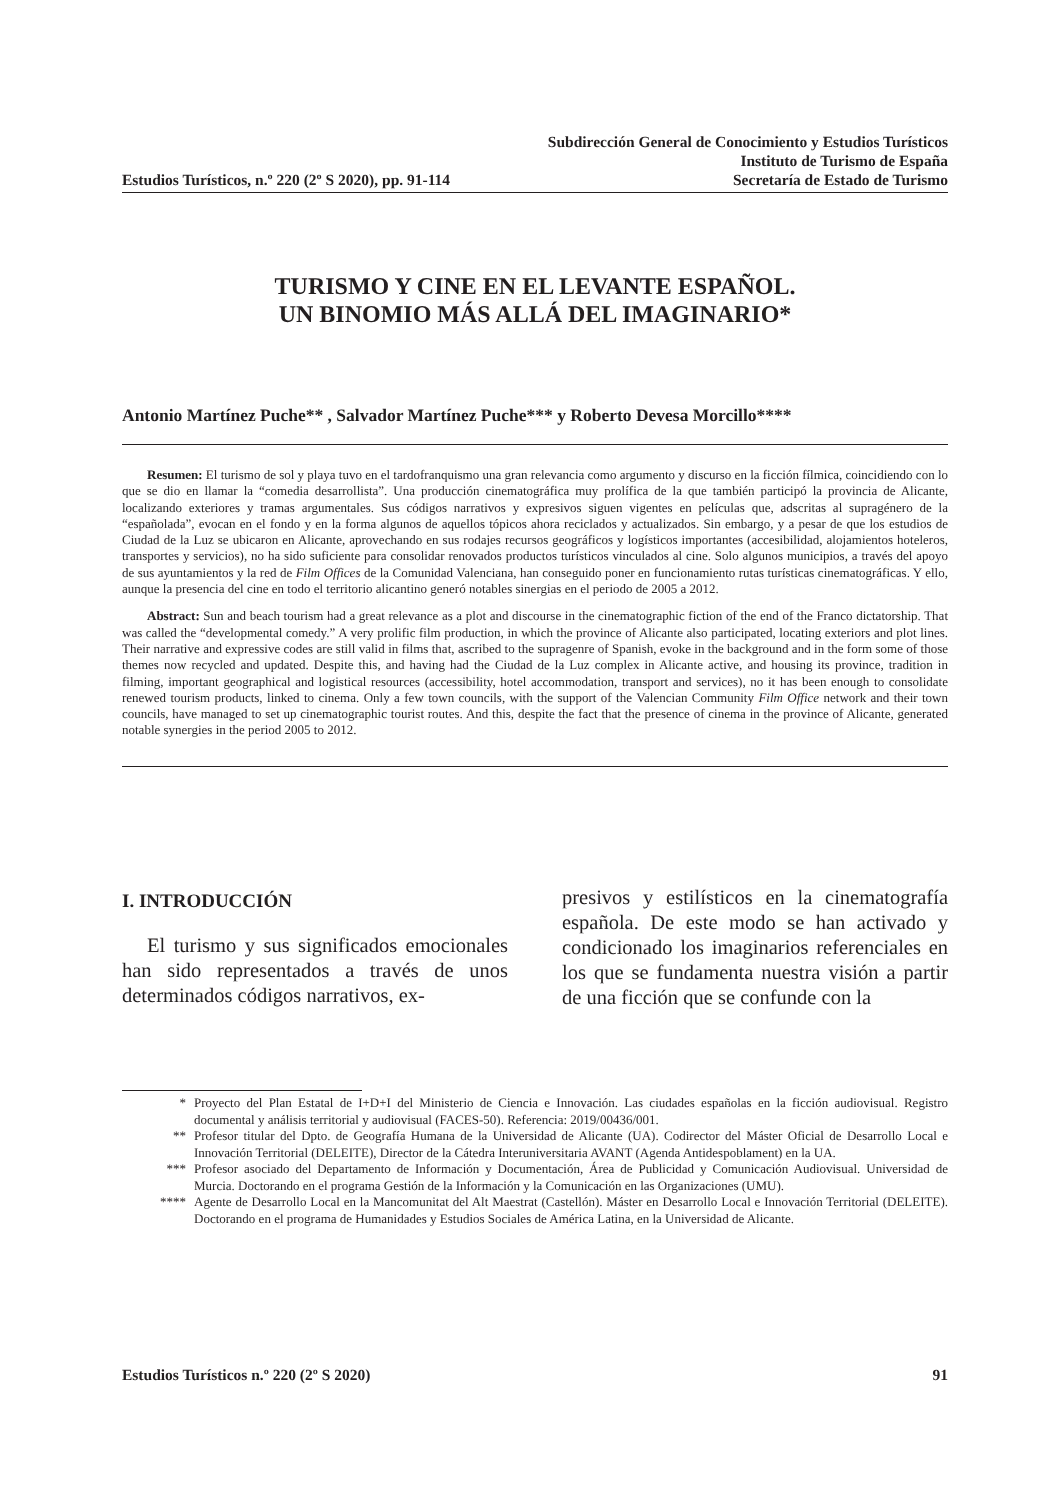Subdirección General de Conocimiento y Estudios Turísticos
Instituto de Turismo de España
Estudios Turísticos, n.º 220 (2º S 2020), pp. 91-114 Secretaría de Estado de Turismo
TURISMO Y CINE EN EL LEVANTE ESPAÑOL.
UN BINOMIO MÁS ALLÁ DEL IMAGINARIO*
Antonio Martínez Puche** , Salvador Martínez Puche*** y Roberto Devesa Morcillo****
Resumen: El turismo de sol y playa tuvo en el tardofranquismo una gran relevancia como argumento y discurso en la ficción fílmica, coincidiendo con lo que se dio en llamar la “comedia desarrollista”. Una producción cinematográfica muy prolífica de la que también participó la provincia de Alicante, localizando exteriores y tramas argumentales. Sus códigos narrativos y expresivos siguen vigentes en películas que, adscritas al supragénero de la “españolada”, evocan en el fondo y en la forma algunos de aquellos tópicos ahora reciclados y actualizados. Sin embargo, y a pesar de que los estudios de Ciudad de la Luz se ubicaron en Alicante, aprovechando en sus rodajes recursos geográficos y logísticos importantes (accesibilidad, alojamientos hoteleros, transportes y servicios), no ha sido suficiente para consolidar renovados productos turísticos vinculados al cine. Solo algunos municipios, a través del apoyo de sus ayuntamientos y la red de Film Offices de la Comunidad Valenciana, han conseguido poner en funcionamiento rutas turísticas cinematográficas. Y ello, aunque la presencia del cine en todo el territorio alicantino generó notables sinergias en el periodo de 2005 a 2012.
Abstract: Sun and beach tourism had a great relevance as a plot and discourse in the cinematographic fiction of the end of the Franco dictatorship. That was called the “developmental comedy.” A very prolific film production, in which the province of Alicante also participated, locating exteriors and plot lines. Their narrative and expressive codes are still valid in films that, ascribed to the supragenre of Spanish, evoke in the background and in the form some of those themes now recycled and updated. Despite this, and having had the Ciudad de la Luz complex in Alicante active, and housing its province, tradition in filming, important geographical and logistical resources (accessibility, hotel accommodation, transport and services), no it has been enough to consolidate renewed tourism products, linked to cinema. Only a few town councils, with the support of the Valencian Community Film Office network and their town councils, have managed to set up cinematographic tourist routes. And this, despite the fact that the presence of cinema in the province of Alicante, generated notable synergies in the period 2005 to 2012.
I. INTRODUCCIÓN
El turismo y sus significados emocionales han sido representados a través de unos determinados códigos narrativos, ex-
presivos y estilísticos en la cinematografía española. De este modo se han activado y condicionado los imaginarios referenciales en los que se fundamenta nuestra visión a partir de una ficción que se confunde con la
* Proyecto del Plan Estatal de I+D+I del Ministerio de Ciencia e Innovación. Las ciudades españolas en la ficción audiovisual. Registro documental y análisis territorial y audiovisual (FACES-50). Referencia: 2019/00436/001.
** Profesor titular del Dpto. de Geografía Humana de la Universidad de Alicante (UA). Codirector del Máster Oficial de Desarrollo Local e Innovación Territorial (DELEITE), Director de la Cátedra Interuniversitaria AVANT (Agenda Antidespoblament) en la UA.
*** Profesor asociado del Departamento de Información y Documentación, Área de Publicidad y Comunicación Audiovisual. Universidad de Murcia. Doctorando en el programa Gestión de la Información y la Comunicación en las Organizaciones (UMU).
**** Agente de Desarrollo Local en la Mancomunitat del Alt Maestrat (Castellón). Máster en Desarrollo Local e Innovación Territorial (DELEITE). Doctorando en el programa de Humanidades y Estudios Sociales de América Latina, en la Universidad de Alicante.
Estudios Turísticos n.º 220 (2º S 2020) 91